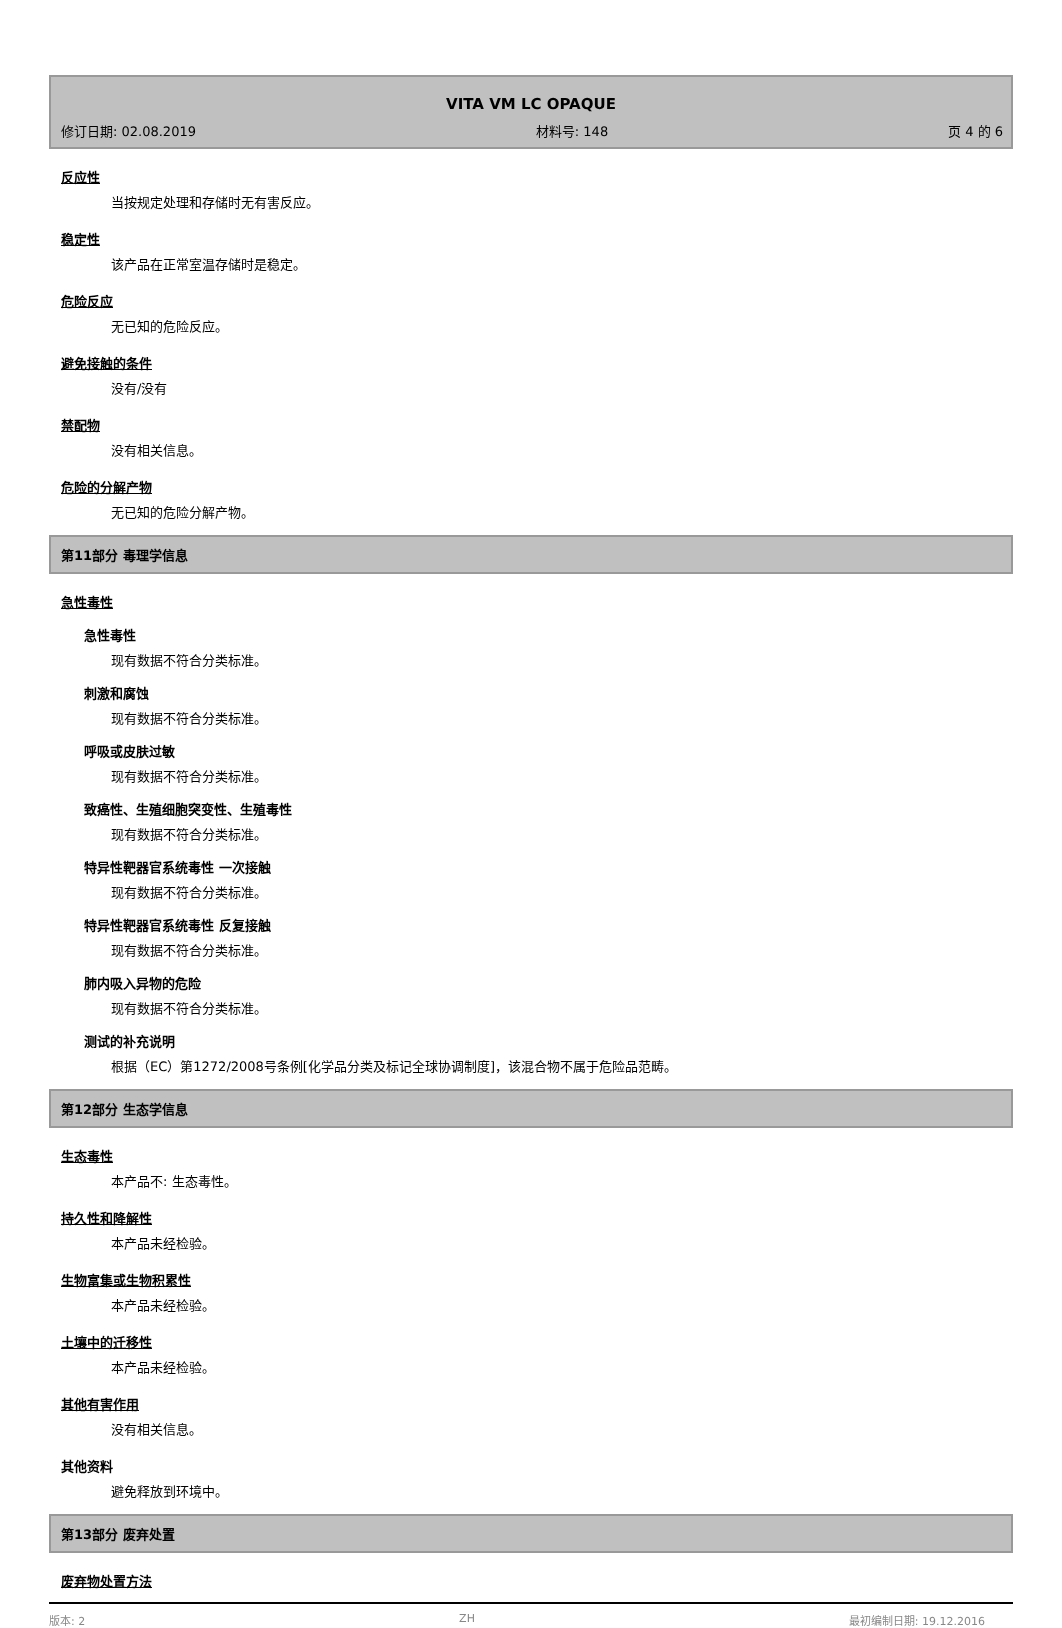VITA VM LC OPAQUE
修订日期: 02.08.2019 材料号: 148 页 4 的 6
反应性
当按规定处理和存储时无有害反应。
稳定性
该产品在正常室温存储时是稳定。
危险反应
无已知的危险反应。
避免接触的条件
没有/没有
禁配物
没有相关信息。
危险的分解产物
无已知的危险分解产物。
第11部分 毒理学信息
急性毒性
急性毒性
现有数据不符合分类标准。
刺激和腐蚀
现有数据不符合分类标准。
呼吸或皮肤过敏
现有数据不符合分类标准。
致癌性、生殖细胞突变性、生殖毒性
现有数据不符合分类标准。
特异性靶器官系统毒性 一次接触
现有数据不符合分类标准。
特异性靶器官系统毒性 反复接触
现有数据不符合分类标准。
肺内吸入异物的危险
现有数据不符合分类标准。
测试的补充说明
根据（EC）第1272/2008号条例[化学品分类及标记全球协调制度]，该混合物不属于危险品范畴。
第12部分 生态学信息
生态毒性
本产品不: 生态毒性。
持久性和降解性
本产品未经检验。
生物富集或生物积累性
本产品未经检验。
土壤中的迁移性
本产品未经检验。
其他有害作用
没有相关信息。
其他资料
避免释放到环境中。
第13部分 废弃处置
废弃物处置方法
版本: 2 ZH 最初编制日期: 19.12.2016